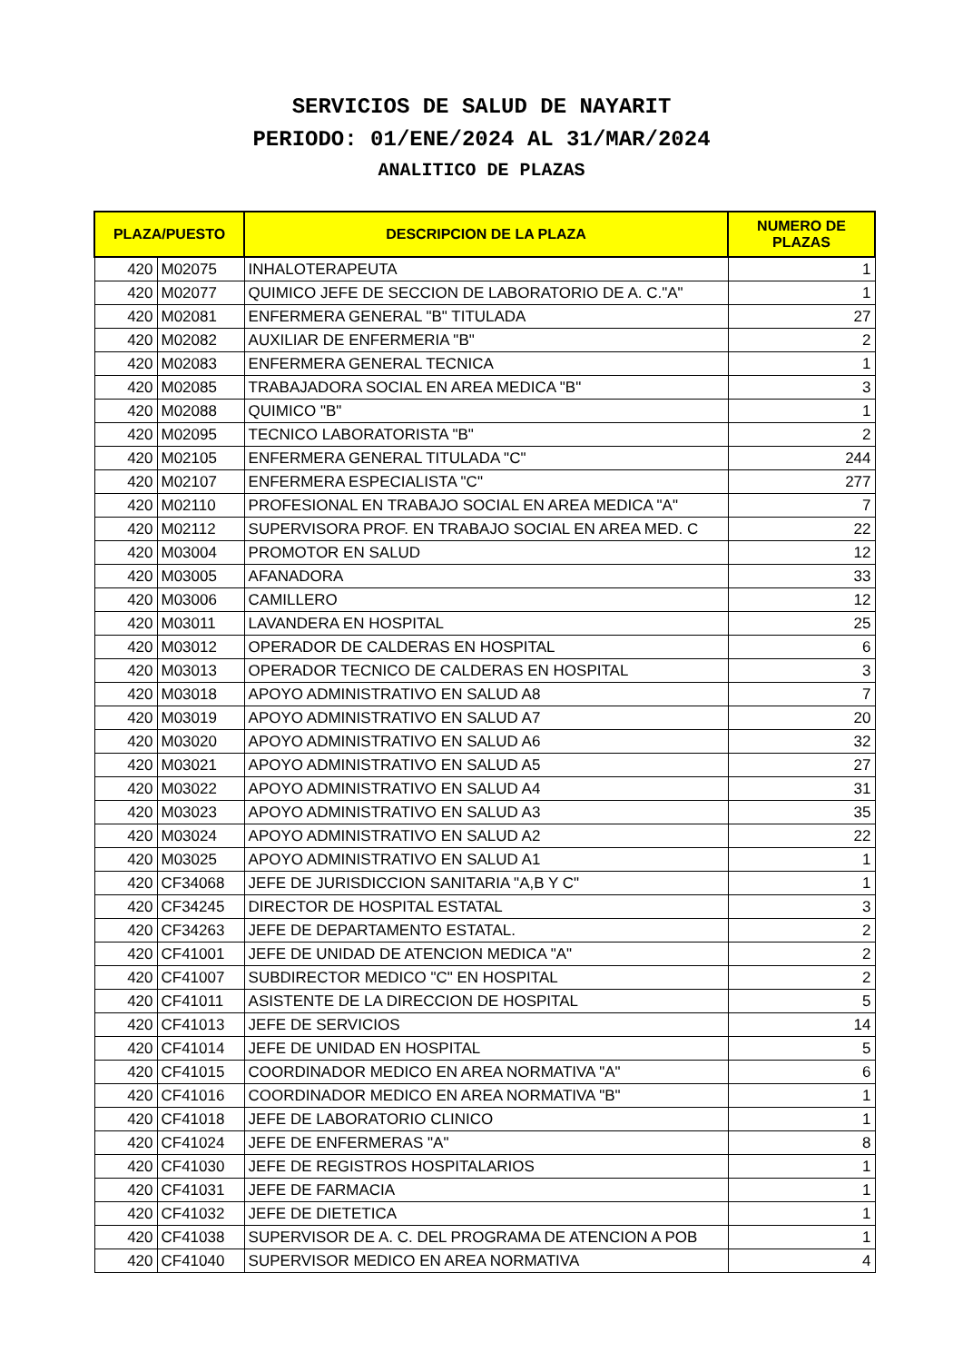SERVICIOS DE SALUD DE NAYARIT
PERIODO: 01/ENE/2024 AL 31/MAR/2024
ANALITICO DE PLAZAS
| PLAZA/PUESTO | | DESCRIPCION DE LA PLAZA | NUMERO DE PLAZAS |
| --- | --- | --- | --- |
| 420 | M02075 | INHALOTERAPEUTA | 1 |
| 420 | M02077 | QUIMICO JEFE DE SECCION DE LABORATORIO DE A. C."A" | 1 |
| 420 | M02081 | ENFERMERA GENERAL "B" TITULADA | 27 |
| 420 | M02082 | AUXILIAR DE ENFERMERIA "B" | 2 |
| 420 | M02083 | ENFERMERA GENERAL TECNICA | 1 |
| 420 | M02085 | TRABAJADORA SOCIAL EN AREA MEDICA "B" | 3 |
| 420 | M02088 | QUIMICO "B" | 1 |
| 420 | M02095 | TECNICO LABORATORISTA "B" | 2 |
| 420 | M02105 | ENFERMERA GENERAL TITULADA "C" | 244 |
| 420 | M02107 | ENFERMERA ESPECIALISTA "C" | 277 |
| 420 | M02110 | PROFESIONAL EN TRABAJO SOCIAL EN AREA MEDICA "A" | 7 |
| 420 | M02112 | SUPERVISORA PROF. EN TRABAJO SOCIAL EN AREA MED. C | 22 |
| 420 | M03004 | PROMOTOR EN SALUD | 12 |
| 420 | M03005 | AFANADORA | 33 |
| 420 | M03006 | CAMILLERO | 12 |
| 420 | M03011 | LAVANDERA EN HOSPITAL | 25 |
| 420 | M03012 | OPERADOR DE CALDERAS EN HOSPITAL | 6 |
| 420 | M03013 | OPERADOR TECNICO DE CALDERAS EN HOSPITAL | 3 |
| 420 | M03018 | APOYO ADMINISTRATIVO EN SALUD A8 | 7 |
| 420 | M03019 | APOYO ADMINISTRATIVO EN SALUD A7 | 20 |
| 420 | M03020 | APOYO ADMINISTRATIVO EN SALUD A6 | 32 |
| 420 | M03021 | APOYO ADMINISTRATIVO EN SALUD A5 | 27 |
| 420 | M03022 | APOYO ADMINISTRATIVO EN SALUD A4 | 31 |
| 420 | M03023 | APOYO ADMINISTRATIVO EN SALUD A3 | 35 |
| 420 | M03024 | APOYO ADMINISTRATIVO EN SALUD A2 | 22 |
| 420 | M03025 | APOYO ADMINISTRATIVO EN SALUD A1 | 1 |
| 420 | CF34068 | JEFE DE JURISDICCION SANITARIA "A,B Y C" | 1 |
| 420 | CF34245 | DIRECTOR DE HOSPITAL ESTATAL | 3 |
| 420 | CF34263 | JEFE DE DEPARTAMENTO ESTATAL. | 2 |
| 420 | CF41001 | JEFE DE UNIDAD DE ATENCION MEDICA "A" | 2 |
| 420 | CF41007 | SUBDIRECTOR MEDICO "C" EN HOSPITAL | 2 |
| 420 | CF41011 | ASISTENTE DE LA DIRECCION DE HOSPITAL | 5 |
| 420 | CF41013 | JEFE DE SERVICIOS | 14 |
| 420 | CF41014 | JEFE DE UNIDAD EN HOSPITAL | 5 |
| 420 | CF41015 | COORDINADOR MEDICO EN AREA NORMATIVA "A" | 6 |
| 420 | CF41016 | COORDINADOR MEDICO EN AREA NORMATIVA "B" | 1 |
| 420 | CF41018 | JEFE DE LABORATORIO CLINICO | 1 |
| 420 | CF41024 | JEFE DE ENFERMERAS "A" | 8 |
| 420 | CF41030 | JEFE DE REGISTROS HOSPITALARIOS | 1 |
| 420 | CF41031 | JEFE DE FARMACIA | 1 |
| 420 | CF41032 | JEFE DE DIETETICA | 1 |
| 420 | CF41038 | SUPERVISOR DE A. C. DEL PROGRAMA DE ATENCION A POB | 1 |
| 420 | CF41040 | SUPERVISOR MEDICO EN AREA NORMATIVA | 4 |